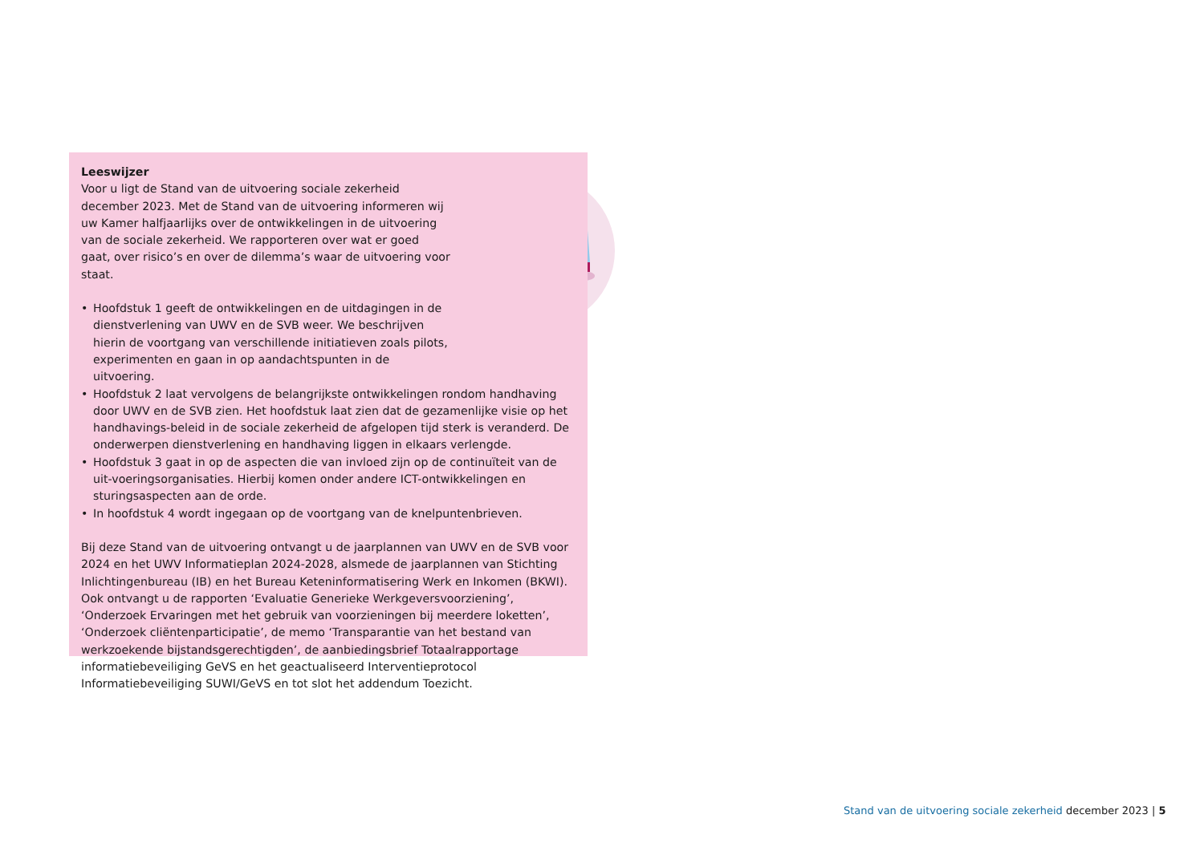Leeswijzer
Voor u ligt de Stand van de uitvoering sociale zekerheid december 2023. Met de Stand van de uitvoering informeren wij uw Kamer halfjaarlijks over de ontwikkelingen in de uitvoering van de sociale zekerheid. We rapporteren over wat er goed gaat, over risico’s en over de dilemma’s waar de uitvoering voor staat.
• Hoofdstuk 1 geeft de ontwikkelingen en de uitdagingen in de dienstverlening van UWV en de SVB weer. We beschrijven hierin de voortgang van verschillende initiatieven zoals pilots, experimenten en gaan in op aandachtspunten in de uitvoering.
• Hoofdstuk 2 laat vervolgens de belangrijkste ontwikkelingen rondom handhaving door UWV en de SVB zien. Het hoofdstuk laat zien dat de gezamenlijke visie op het handhavings-beleid in de sociale zekerheid de afgelopen tijd sterk is veranderd. De onderwerpen dienstverlening en handhaving liggen in elkaars verlengde.
• Hoofdstuk 3 gaat in op de aspecten die van invloed zijn op de continuïteit van de uit-voeringsorganisaties. Hierbij komen onder andere ICT-ontwikkelingen en sturingsaspecten aan de orde.
• In hoofdstuk 4 wordt ingegaan op de voortgang van de knelpuntenbrieven.
Bij deze Stand van de uitvoering ontvangt u de jaarplannen van UWV en de SVB voor 2024 en het UWV Informatieplan 2024-2028, alsmede de jaarplannen van Stichting Inlichtingenbureau (IB) en het Bureau Keteninformatisering Werk en Inkomen (BKWI). Ook ontvangt u de rapporten ‘Evaluatie Generieke Werkgeversvoorziening’, ‘Onderzoek Ervaringen met het gebruik van voorzieningen bij meerdere loketten’, ‘Onderzoek cliëntenparticipatie’, de memo ‘Transparantie van het bestand van werkzoekende bijstandsgerechtigden’, de aanbiedingsbrief Totaalrapportage informatiebeveiliging GeVS en het geactualiseerd Interventieprotocol Informatiebeveiliging SUWI/GeVS en tot slot het addendum Toezicht.
Stand van de uitvoering sociale zekerheid december 2023 | 5